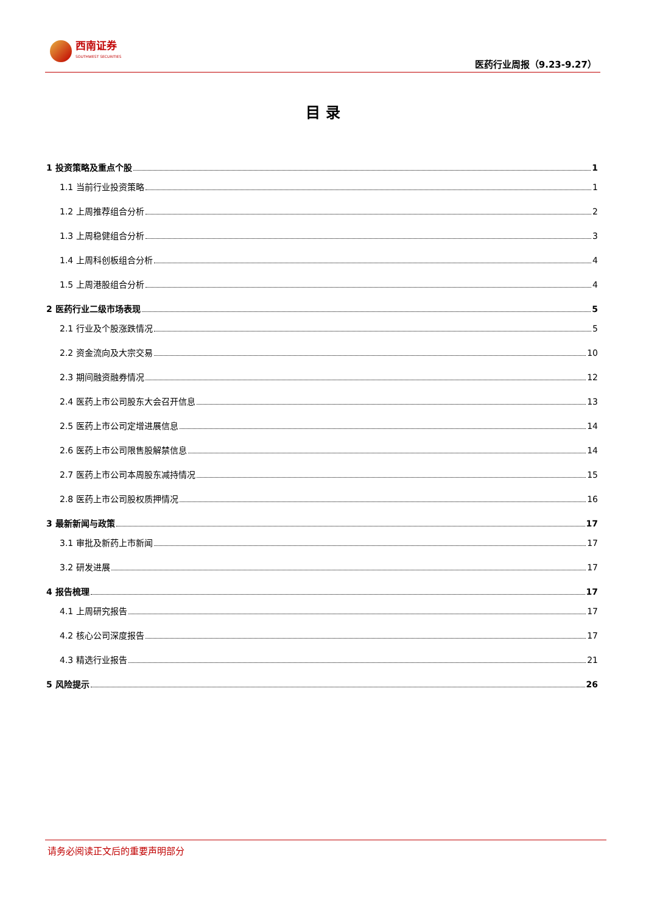西南证券
SOUTHWEST SECURITIES
医药行业周报（9.23-9.27）
目 录
1 投资策略及重点个股 1
1.1 当前行业投资策略 1
1.2 上周推荐组合分析 2
1.3 上周稳健组合分析 3
1.4 上周科创板组合分析 4
1.5 上周港股组合分析 4
2 医药行业二级市场表现 5
2.1 行业及个股涨跌情况 5
2.2 资金流向及大宗交易 10
2.3 期间融资融券情况 12
2.4 医药上市公司股东大会召开信息 13
2.5 医药上市公司定增进展信息 14
2.6 医药上市公司限售股解禁信息 14
2.7 医药上市公司本周股东减持情况 15
2.8 医药上市公司股权质押情况 16
3 最新新闻与政策 17
3.1 审批及新药上市新闻 17
3.2 研发进展 17
4 报告梳理 17
4.1 上周研究报告 17
4.2 核心公司深度报告 17
4.3 精选行业报告 21
5 风险提示 26
请务必阅读正文后的重要声明部分